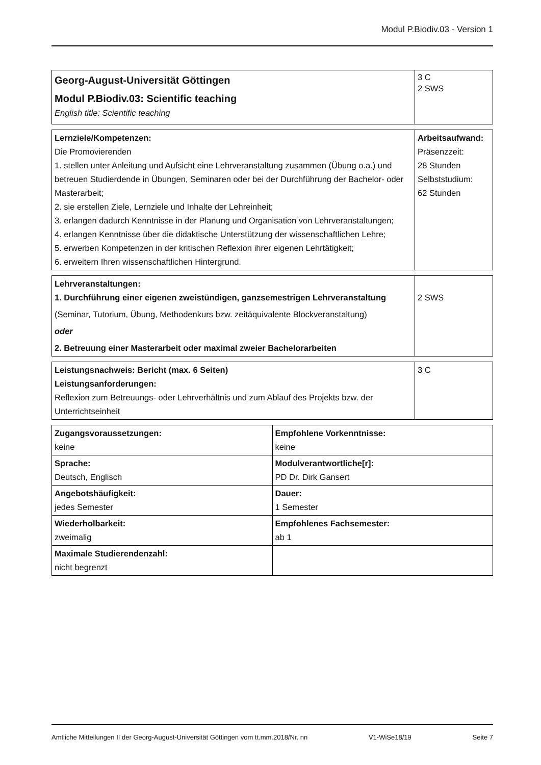Modul P.Biodiv.03 - Version 1
| Georg-August-Universität Göttingen Modul P.Biodiv.03: Scientific teaching English title: Scientific teaching | 3 C 2 SWS |
| Lernziele/Kompetenzen: Die Promovierenden 1. stellen unter Anleitung und Aufsicht eine Lehrveranstaltung zusammen (Übung o.a.) und betreuen Studierdende in Übungen, Seminaren oder bei der Durchführung der Bachelor- oder Masterarbeit; 2. sie erstellen Ziele, Lernziele und Inhalte der Lehreinheit; 3. erlangen dadurch Kenntnisse in der Planung und Organisation von Lehrveranstaltungen; 4. erlangen Kenntnisse über die didaktische Unterstützung der wissenschaftlichen Lehre; 5. erwerben Kompetenzen in der kritischen Reflexion ihrer eigenen Lehrtätigkeit; 6. erweitern Ihren wissenschaftlichen Hintergrund. | Arbeitsaufwand: Präsenzzeit: 28 Stunden Selbststudium: 62 Stunden |
| Lehrveranstaltungen: 1. Durchführung einer eigenen zweistündigen, ganzsemestrigen Lehrveranstaltung (Seminar, Tutorium, Übung, Methodenkurs bzw. zeitäquivalente Blockveranstaltung) oder 2. Betreuung einer Masterarbeit oder maximal zweier Bachelorarbeiten | 2 SWS |
| Leistungsnachweis: Bericht (max. 6 Seiten) Leistungsanforderungen: Reflexion zum Betreuungs- oder Lehrverhältnis und zum Ablauf des Projekts bzw. der Unterrichtseinheit | 3 C |
| Zugangsvoraussetzungen: keine | Empfohlene Vorkenntnisse: keine |
| Sprache: Deutsch, Englisch | Modulverantwortliche[r]: PD Dr. Dirk Gansert |
| Angebotshäufigkeit: jedes Semester | Dauer: 1 Semester |
| Wiederholbarkeit: zweimalig | Empfohlenes Fachsemester: ab 1 |
| Maximale Studierendenzahl: nicht begrenzt | |
Amtliche Mitteilungen II der Georg-August-Universität Göttingen vom tt.mm.2018/Nr. nn V1-WiSe18/19 Seite 7